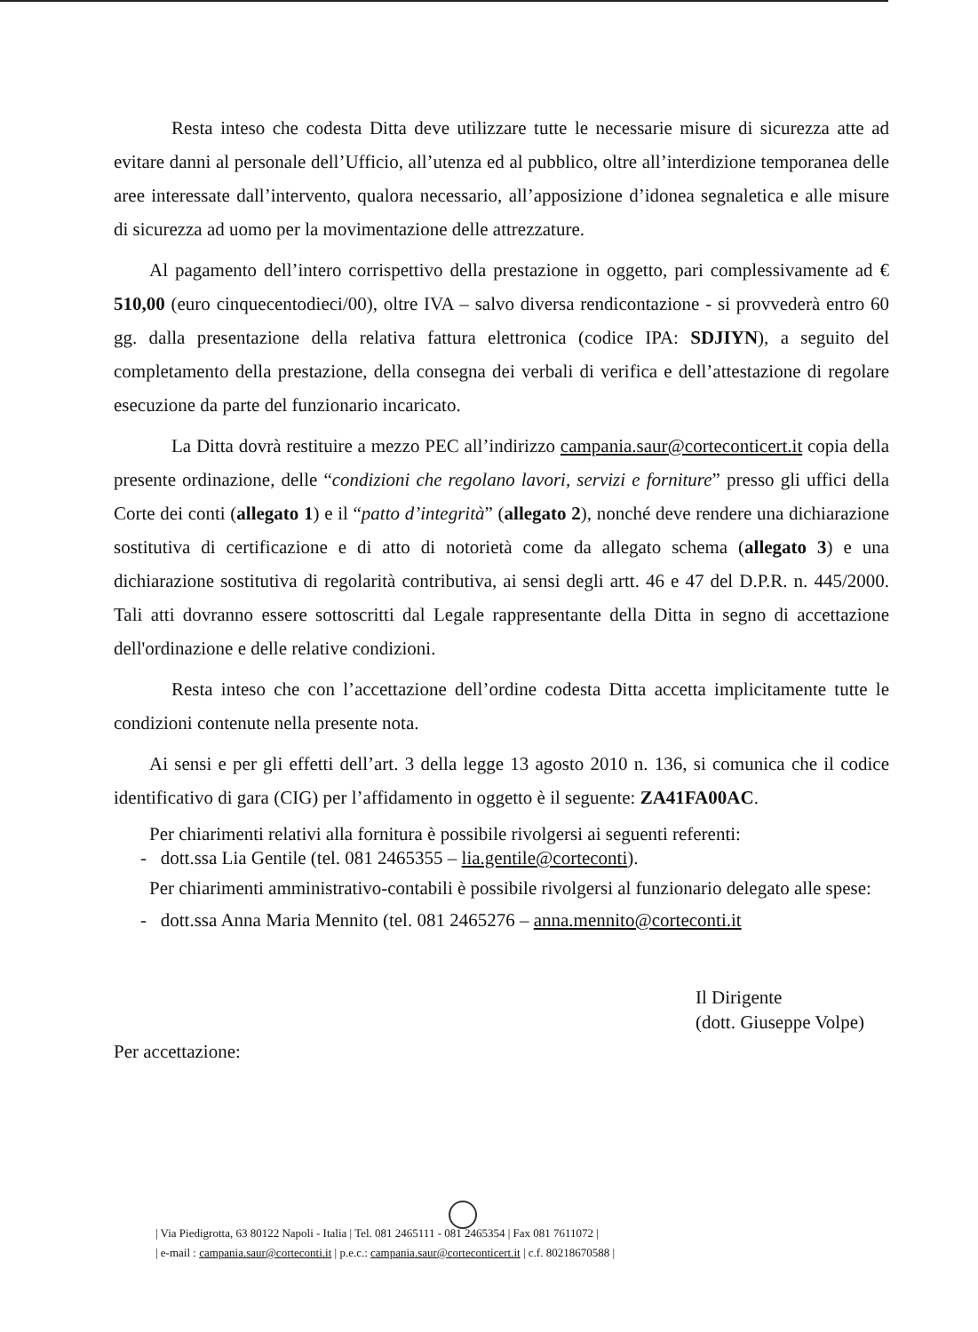Resta inteso che codesta Ditta deve utilizzare tutte le necessarie misure di sicurezza atte ad evitare danni al personale dell’Ufficio, all’utenza ed al pubblico, oltre all’interdizione temporanea delle aree interessate dall’intervento, qualora necessario, all’apposizione d’idonea segnaletica e alle misure di sicurezza ad uomo per la movimentazione delle attrezzature.
Al pagamento dell’intero corrispettivo della prestazione in oggetto, pari complessivamente ad € 510,00 (euro cinquecentodieci/00), oltre IVA – salvo diversa rendicontazione - si provvederà entro 60 gg. dalla presentazione della relativa fattura elettronica (codice IPA: SDJIYN), a seguito del completamento della prestazione, della consegna dei verbali di verifica e dell’attestazione di regolare esecuzione da parte del funzionario incaricato.
La Ditta dovrà restituire a mezzo PEC all’indirizzo campania.saur@corteconticert.it copia della presente ordinazione, delle “condizioni che regolano lavori, servizi e forniture” presso gli uffici della Corte dei conti (allegato 1) e il “patto d’integrità” (allegato 2), nonché deve rendere una dichiarazione sostitutiva di certificazione e di atto di notorietà come da allegato schema (allegato 3) e una dichiarazione sostitutiva di regolarità contributiva, ai sensi degli artt. 46 e 47 del D.P.R. n. 445/2000. Tali atti dovranno essere sottoscritti dal Legale rappresentante della Ditta in segno di accettazione dell'ordinazione e delle relative condizioni.
Resta inteso che con l’accettazione dell’ordine codesta Ditta accetta implicitamente tutte le condizioni contenute nella presente nota.
Ai sensi e per gli effetti dell’art. 3 della legge 13 agosto 2010 n. 136, si comunica che il codice identificativo di gara (CIG) per l’affidamento in oggetto è il seguente: ZA41FA00AC.
Per chiarimenti relativi alla fornitura è possibile rivolgersi ai seguenti referenti:
- dott.ssa Lia Gentile (tel. 081 2465355 – lia.gentile@corteconti).
Per chiarimenti amministrativo-contabili è possibile rivolgersi al funzionario delegato alle spese:
- dott.ssa Anna Maria Mennito (tel. 081 2465276 – anna.mennito@corteconti.it
Il Dirigente
(dott. Giuseppe Volpe)
Per accettazione:
| Via Piedigrotta, 63 80122 Napoli - Italia | Tel. 081 2465111 - 081 2465354 | Fax 081 7611072 |
| e-mail : campania.saur@corteconti.it | p.e.c.: campania.saur@corteconticert.it | c.f. 80218670588 |